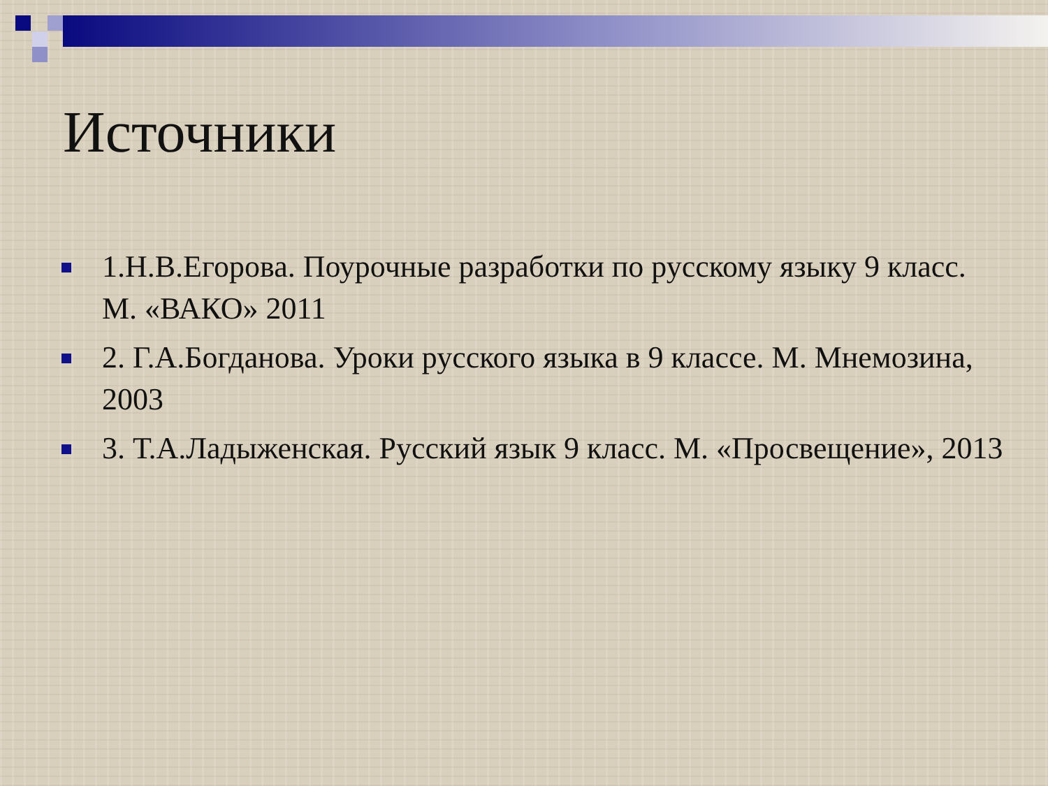Источники
1.Н.В.Егорова. Поурочные разработки по русскому языку 9 класс. М. «ВАКО» 2011
2. Г.А.Богданова. Уроки русского языка в 9 классе. М. Мнемозина, 2003
3. Т.А.Ладыженская. Русский язык 9 класс. М. «Просвещение», 2013